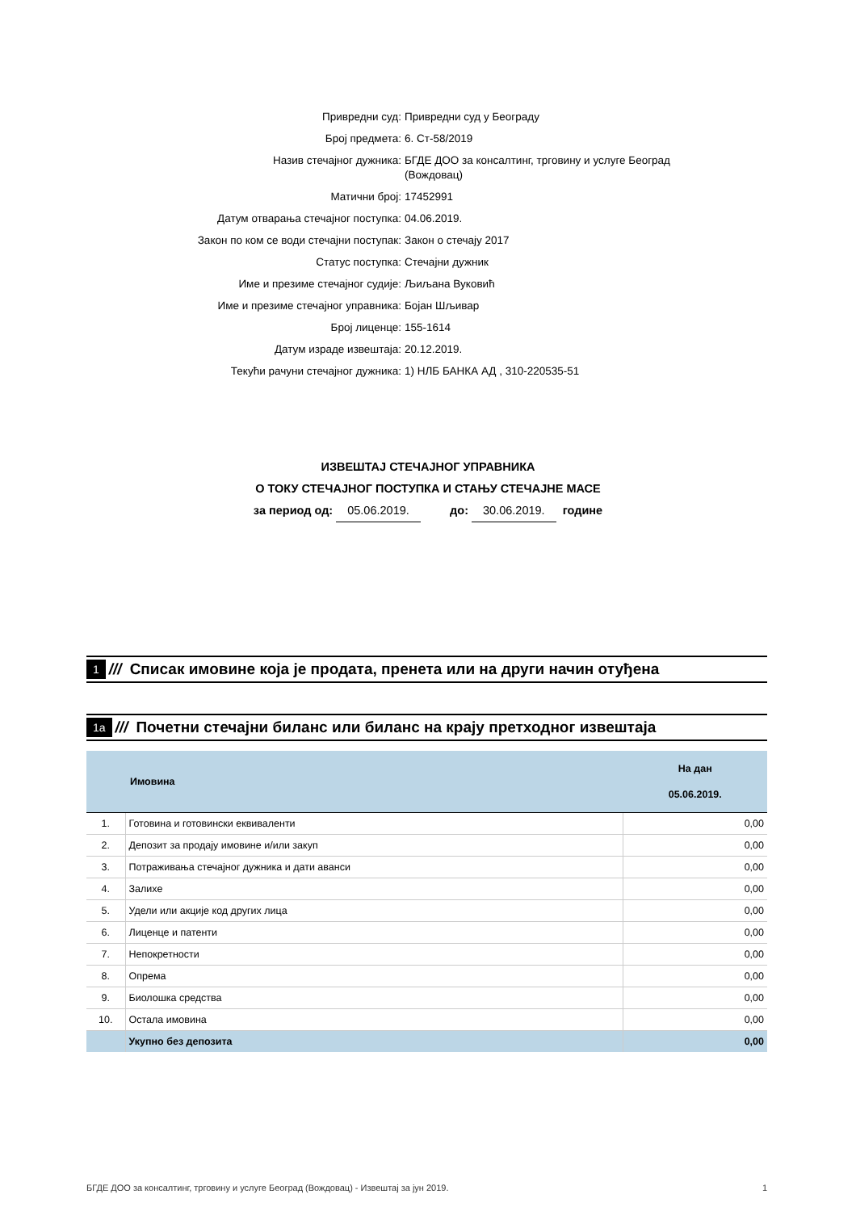Привредни суд: Привредни суд у Београду
Број предмета: 6. Ст-58/2019
Назив стечајног дужника: БГДЕ ДОО за консалтинг, трговину и услуге Београд (Вождовац)
Матични број: 17452991
Датум отварања стечајног поступка: 04.06.2019.
Закон по ком се води стечајни поступак: Закон о стечају 2017
Статус поступка: Стечајни дужник
Име и презиме стечајног судије: Љиљана Вуковић
Име и презиме стечајног управника: Бојан Шљивар
Број лиценце: 155-1614
Датум израде извештаја: 20.12.2019.
Текући рачуни стечајног дужника: 1) НЛБ БАНКА АД , 310-220535-51
ИЗВЕШТАЈ СТЕЧАЈНОГ УПРАВНИКА
О ТОКУ СТЕЧАЈНОГ ПОСТУПКА И СТАЊУ СТЕЧАЈНЕ МАСЕ
за период од: 05.06.2019. до: 30.06.2019. годинe
1 /// Списак имовине која је продата, пренета или на други начин отуђена
1a /// Почетни стечајни биланс или биланс на крају претходног извештаја
| | Имовина | На дан 05.06.2019. |
| --- | --- | --- |
| 1. | Готовина и готовински еквиваленти | 0,00 |
| 2. | Депозит за продају имовине и/или закуп | 0,00 |
| 3. | Потраживања стечајног дужника и дати аванси | 0,00 |
| 4. | Залихе | 0,00 |
| 5. | Удели или акције код других лица | 0,00 |
| 6. | Лиценце и патенти | 0,00 |
| 7. | Непокретности | 0,00 |
| 8. | Опрема | 0,00 |
| 9. | Биолошка средства | 0,00 |
| 10. | Остала имовина | 0,00 |
| | Укупно без депозита | 0,00 |
БГДЕ ДОО за консалтинг, трговину и услуге Београд (Вождовац) - Извештај за јун 2019. 1